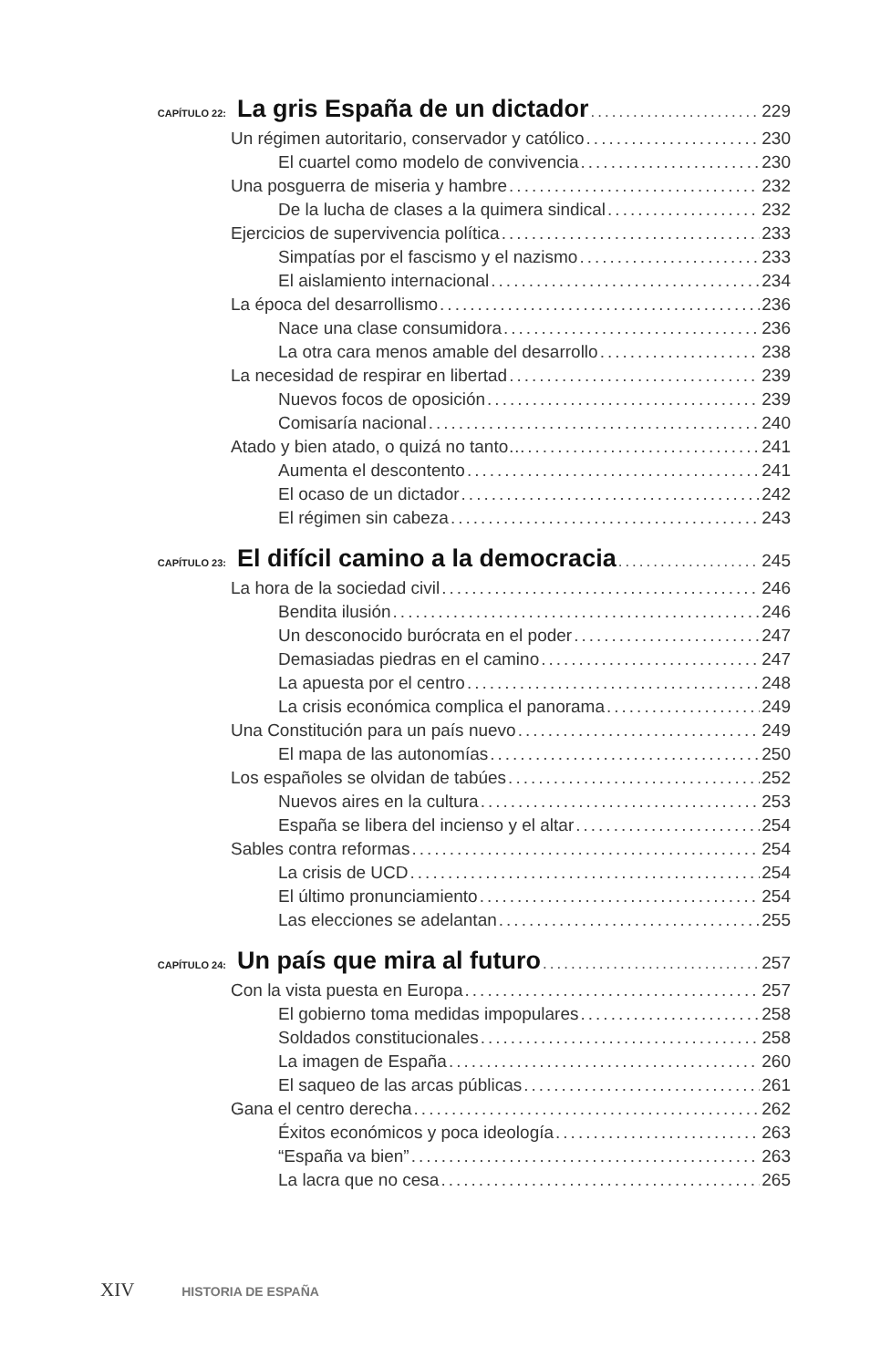CAPÍTULO 22: La gris España de un dictador 229
Un régimen autoritario, conservador y católico 230
El cuartel como modelo de convivencia 230
Una posguerra de miseria y hambre 232
De la lucha de clases a la quimera sindical 232
Ejercicios de supervivencia política 233
Simpatías por el fascismo y el nazismo 233
El aislamiento internacional 234
La época del desarrollismo 236
Nace una clase consumidora 236
La otra cara menos amable del desarrollo 238
La necesidad de respirar en libertad 239
Nuevos focos de oposición 239
Comisaría nacional 240
Atado y bien atado, o quizá no tanto… 241
Aumenta el descontento 241
El ocaso de un dictador 242
El régimen sin cabeza 243
CAPÍTULO 23: El difícil camino a la democracia 245
La hora de la sociedad civil 246
Bendita ilusión 246
Un desconocido burócrata en el poder 247
Demasiadas piedras en el camino 247
La apuesta por el centro 248
La crisis económica complica el panorama 249
Una Constitución para un país nuevo 249
El mapa de las autonomías 250
Los españoles se olvidan de tabúes 252
Nuevos aires en la cultura 253
España se libera del incienso y el altar 254
Sables contra reformas 254
La crisis de UCD 254
El último pronunciamiento 254
Las elecciones se adelantan 255
CAPÍTULO 24: Un país que mira al futuro 257
Con la vista puesta en Europa 257
El gobierno toma medidas impopulares 258
Soldados constitucionales 258
La imagen de España 260
El saqueo de las arcas públicas 261
Gana el centro derecha 262
Éxitos económicos y poca ideología 263
“España va bien” 263
La lacra que no cesa 265
XIV HISTORIA DE ESPAÑA